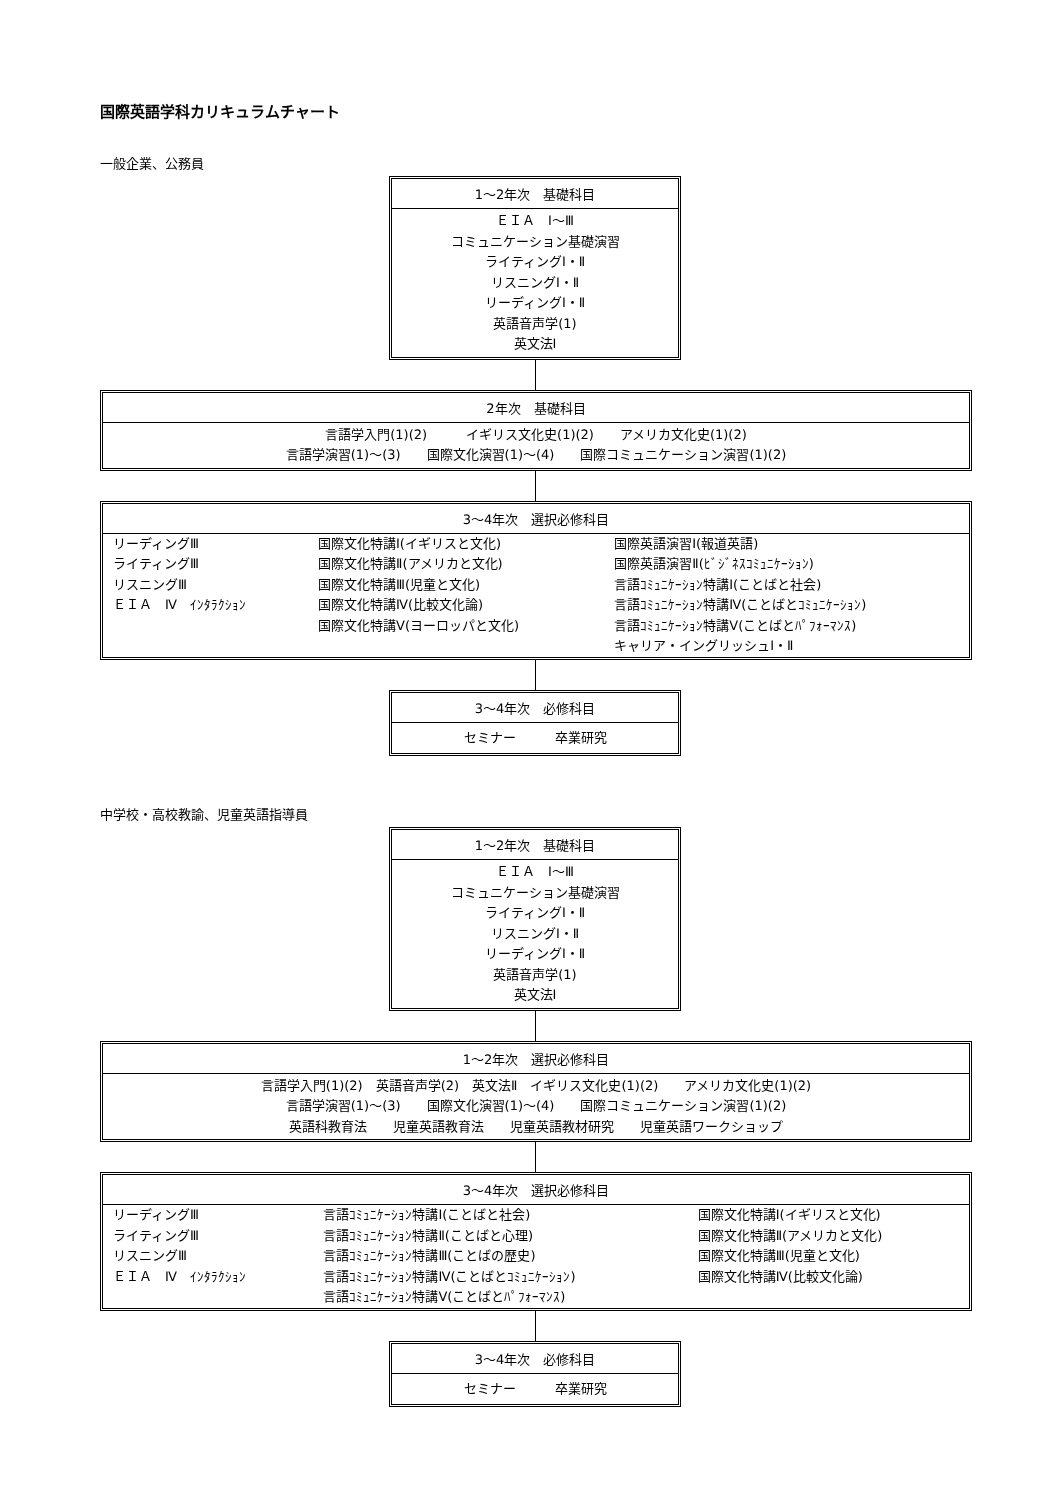国際英語学科カリキュラムチャート
一般企業、公務員
1～2年次　基礎科目
ＥＩＡ　Ⅰ～Ⅲ
コミュニケーション基礎演習
ライティングⅠ・Ⅱ
リスニングⅠ・Ⅱ
リーディングⅠ・Ⅱ
英語音声学(1)
英文法Ⅰ
2年次　基礎科目
言語学入門(1)(2)　　　イギリス文化史(1)(2)　　アメリカ文化史(1)(2)
言語学演習(1)～(3)　　国際文化演習(1)～(4)　　国際コミュニケーション演習(1)(2)
3～4年次　選択必修科目
| リーディングⅢ ライティングⅢ リスニングⅢ ＥＩＡ Ⅳ ｲﾝﾀﾗｸｼｮﾝ | 国際文化特講Ⅰ(イギリスと文化) 国際文化特講Ⅱ(アメリカと文化) 国際文化特講Ⅲ(児童と文化) 国際文化特講Ⅳ(比較文化論) 国際文化特講Ⅴ(ヨーロッパと文化) | 国際英語演習Ⅰ(報道英語) 国際英語演習Ⅱ(ﾋﾞｼﾞﾈｽｺﾐｭﾆｹｰｼｮﾝ) 言語ｺﾐｭﾆｹｰｼｮﾝ特講Ⅰ(ことばと社会) 言語ｺﾐｭﾆｹｰｼｮﾝ特講Ⅳ(ことばとｺﾐｭﾆｹｰｼｮﾝ) 言語ｺﾐｭﾆｹｰｼｮﾝ特講Ⅴ(ことばとﾊﾟﾌｫｰﾏﾝｽ) キャリア・イングリッシュⅠ・Ⅱ |
3～4年次　必修科目
セミナー　　　卒業研究
中学校・高校教諭、児童英語指導員
1～2年次　基礎科目
ＥＩＡ　Ⅰ～Ⅲ
コミュニケーション基礎演習
ライティングⅠ・Ⅱ
リスニングⅠ・Ⅱ
リーディングⅠ・Ⅱ
英語音声学(1)
英文法Ⅰ
1～2年次　選択必修科目
言語学入門(1)(2)　英語音声学(2)　英文法Ⅱ　イギリス文化史(1)(2)　　アメリカ文化史(1)(2)
言語学演習(1)～(3)　　国際文化演習(1)～(4)　　国際コミュニケーション演習(1)(2)
英語科教育法　　児童英語教育法　　児童英語教材研究　　児童英語ワークショップ
3～4年次　選択必修科目
| リーディングⅢ ライティングⅢ リスニングⅢ ＥＩＡ Ⅳ ｲﾝﾀﾗｸｼｮﾝ | 言語ｺﾐｭﾆｹｰｼｮﾝ特講Ⅰ(ことばと社会) 言語ｺﾐｭﾆｹｰｼｮﾝ特講Ⅱ(ことばと心理) 言語ｺﾐｭﾆｹｰｼｮﾝ特講Ⅲ(ことばの歴史) 言語ｺﾐｭﾆｹｰｼｮﾝ特講Ⅳ(ことばとｺﾐｭﾆｹｰｼｮﾝ) 言語ｺﾐｭﾆｹｰｼｮﾝ特講Ⅴ(ことばとﾊﾟﾌｫｰﾏﾝｽ) | 国際文化特講Ⅰ(イギリスと文化) 国際文化特講Ⅱ(アメリカと文化) 国際文化特講Ⅲ(児童と文化) 国際文化特講Ⅳ(比較文化論) |
3～4年次　必修科目
セミナー　　　卒業研究